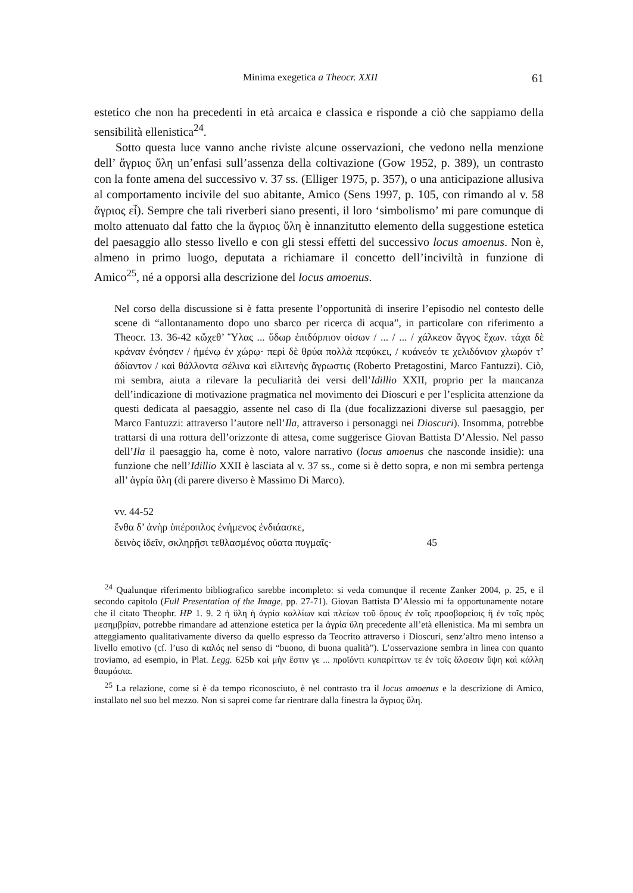Minima exegetica a Theocr. XXII 61
estetico che non ha precedenti in età arcaica e classica e risponde a ciò che sappiamo della sensibilità ellenistica<sup>24</sup>.
Sotto questa luce vanno anche riviste alcune osservazioni, che vedono nella menzione dell’ ἄγριος ὕλη un’enfasi sull’assenza della coltivazione (Gow 1952, p. 389), un contrasto con la fonte amena del successivo v. 37 ss. (Elliger 1975, p. 357), o una anticipazione allusiva al comportamento incivile del suo abitante, Amico (Sens 1997, p. 105, con rimando al v. 58 ἄγριος εἶ). Sempre che tali riverberi siano presenti, il loro ‘simbolismo’ mi pare comunque di molto attenuato dal fatto che la ἄγριος ὕλη è innanzitutto elemento della suggestione estetica del paesaggio allo stesso livello e con gli stessi effetti del successivo locus amoenus. Non è, almeno in primo luogo, deputata a richiamare il concetto dell’inciviltà in funzione di Amico<sup>25</sup>, né a opporsi alla descrizione del locus amoenus.
Nel corso della discussione si è fatta presente l’opportunità di inserire l’episodio nel contesto delle scene di “allontanamento dopo uno sbarco per ricerca di acqua”, in particolare con riferimento a Theocr. 13. 36-42 κὤχεθ’ Ὕλας ... ὕδωρ ἐπιδόρπιον οἰσων / ... / ... / χάλκεον ἄγγος ἔχων. τάχα δὲ κράναν ἐνόησεν / ἡμένῳ ἐν χώρῳ· περὶ δὲ θρύα πολλὰ πεφύκει, / κυάνεόν τε χελιδόνιον χλωρόν τ’ ἀδίαντον / καὶ θάλλοντα σέλινα καὶ εἰλιτενὴς ἄγρωστις (Roberto Pretagostini, Marco Fantuzzi). Ciò, mi sembra, aiuta a rilevare la peculiarità dei versi dell’Idillio XXII, proprio per la mancanza dell’indicazione di motivazione pragmatica nel movimento dei Dioscuri e per l’esplicita attenzione da questi dedicata al paesaggio, assente nel caso di Ila (due focalizzazioni diverse sul paesaggio, per Marco Fantuzzi: attraverso l’autore nell’Ila, attraverso i personaggi nei Dioscuri). Insomma, potrebbe trattarsi di una rottura dell’orizzonte di attesa, come suggerisce Giovan Battista D’Alessio. Nel passo dell’Ila il paesaggio ha, come è noto, valore narrativo (locus amoenus che nasconde insidie): una funzione che nell’Idillio XXII è lasciata al v. 37 ss., come si è detto sopra, e non mi sembra pertenga all’ ἀγρία ὕλη (di parere diverso è Massimo Di Marco).
vv. 44-52
ἔνθα δ’ ἀνὴρ ὑπέροπλος ἐνήμενος ἐνδιάασκε,
δεινὸς ἰδεῖν, σκληρῇσι τεθλασμένος οὔατα πυγμαῖς· 45
<sup>24</sup> Qualunque riferimento bibliografico sarebbe incompleto: si veda comunque il recente Zanker 2004, p. 25, e il secondo capitolo (Full Presentation of the Image, pp. 27-71). Giovan Battista D’Alessio mi fa opportunamente notare che il citato Theophr. HP 1. 9. 2 ἡ ὕλη ἡ ἀγρία καλλίων καὶ πλείων τοῦ ὄρους ἐν τοῖς προσβορείοις ἢ ἐν τοῖς πρὸς μεσημβρίαν, potrebbe rimandare ad attenzione estetica per la ἀγρία ὕλη precedente all’età ellenistica. Ma mi sembra un atteggiamento qualitativamente diverso da quello espresso da Teocrito attraverso i Dioscuri, senz’altro meno intenso a livello emotivo (cf. l’uso di καλός nel senso di “buono, di buona qualità”). L’osservazione sembra in linea con quanto troviamo, ad esempio, in Plat. Legg. 625b καὶ μὴν ἔστιν γε ... προϊόντι κυπαρίττων τε ἐν τοῖς ἄλσεσιν ὕψη καὶ κάλλη θαυμάσια.
<sup>25</sup> La relazione, come si è da tempo riconosciuto, è nel contrasto tra il locus amoenus e la descrizione di Amico, installato nel suo bel mezzo. Non si saprei come far rientrare dalla finestra la ἄγριος ὕλη.